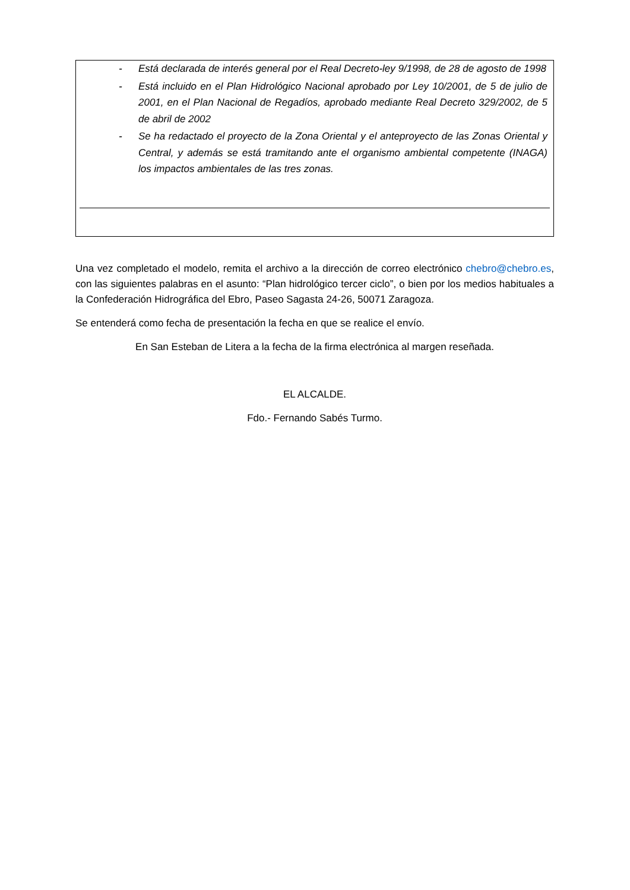- Está declarada de interés general por el Real Decreto-ley 9/1998, de 28 de agosto de 1998
- Está incluido en el Plan Hidrológico Nacional aprobado por Ley 10/2001, de 5 de julio de 2001, en el Plan Nacional de Regadíos, aprobado mediante Real Decreto 329/2002, de 5 de abril de 2002
- Se ha redactado el proyecto de la Zona Oriental y el anteproyecto de las Zonas Oriental y Central, y además se está tramitando ante el organismo ambiental competente (INAGA) los impactos ambientales de las tres zonas.
Una vez completado el modelo, remita el archivo a la dirección de correo electrónico chebro@chebro.es, con las siguientes palabras en el asunto: “Plan hidrológico tercer ciclo”, o bien por los medios habituales a la Confederación Hidrográfica del Ebro, Paseo Sagasta 24-26, 50071 Zaragoza.
Se entenderá como fecha de presentación la fecha en que se realice el envío.
En San Esteban de Litera a la fecha de la firma electrónica al margen reseñada.
EL ALCALDE.
Fdo.- Fernando Sabés Turmo.